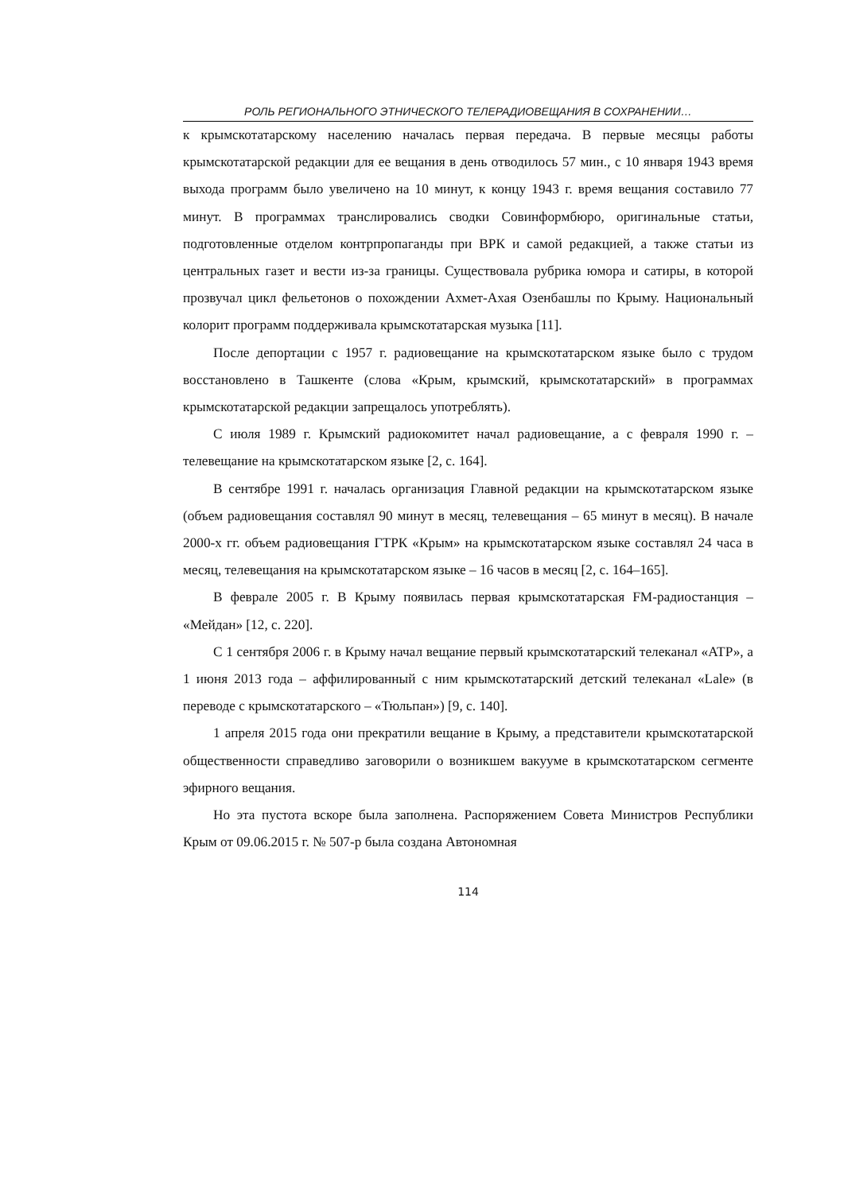РОЛЬ РЕГИОНАЛЬНОГО ЭТНИЧЕСКОГО ТЕЛЕРАДИОВЕЩАНИЯ В СОХРАНЕНИИ…
к крымскотатарскому населению началась первая передача. В первые месяцы работы крымскотатарской редакции для ее вещания в день отводилось 57 мин., с 10 января 1943 время выхода программ было увеличено на 10 минут, к концу 1943 г. время вещания составило 77 минут. В программах транслировались сводки Совинформбюро, оригинальные статьи, подготовленные отделом контрпропаганды при ВРК и самой редакцией, а также статьи из центральных газет и вести из-за границы. Существовала рубрика юмора и сатиры, в которой прозвучал цикл фельетонов о похождении Ахмет-Ахая Озенбашлы по Крыму. Национальный колорит программ поддерживала крымскотатарская музыка [11].
После депортации с 1957 г. радиовещание на крымскотатарском языке было с трудом восстановлено в Ташкенте (слова «Крым, крымский, крымскотатарский» в программах крымскотатарской редакции запрещалось употреблять).
С июля 1989 г. Крымский радиокомитет начал радиовещание, а с февраля 1990 г. – телевещание на крымскотатарском языке [2, с. 164].
В сентябре 1991 г. началась организация Главной редакции на крымскотатарском языке (объем радиовещания составлял 90 минут в месяц, телевещания – 65 минут в месяц). В начале 2000-х гг. объем радиовещания ГТРК «Крым» на крымскотатарском языке составлял 24 часа в месяц, телевещания на крымскотатарском языке – 16 часов в месяц [2, с. 164–165].
В феврале 2005 г. В Крыму появилась первая крымскотатарская FM-радиостанция – «Мейдан» [12, с. 220].
С 1 сентября 2006 г. в Крыму начал вещание первый крымскотатарский телеканал «АТР», а 1 июня 2013 года – аффилированный с ним крымскотатарский детский телеканал «Lale» (в переводе с крымскотатарского – «Тюльпан») [9, с. 140].
1 апреля 2015 года они прекратили вещание в Крыму, а представители крымскотатарской общественности справедливо заговорили о возникшем вакууме в крымскотатарском сегменте эфирного вещания.
Но эта пустота вскоре была заполнена. Распоряжением Совета Министров Республики Крым от 09.06.2015 г. № 507-р была создана Автономная
114